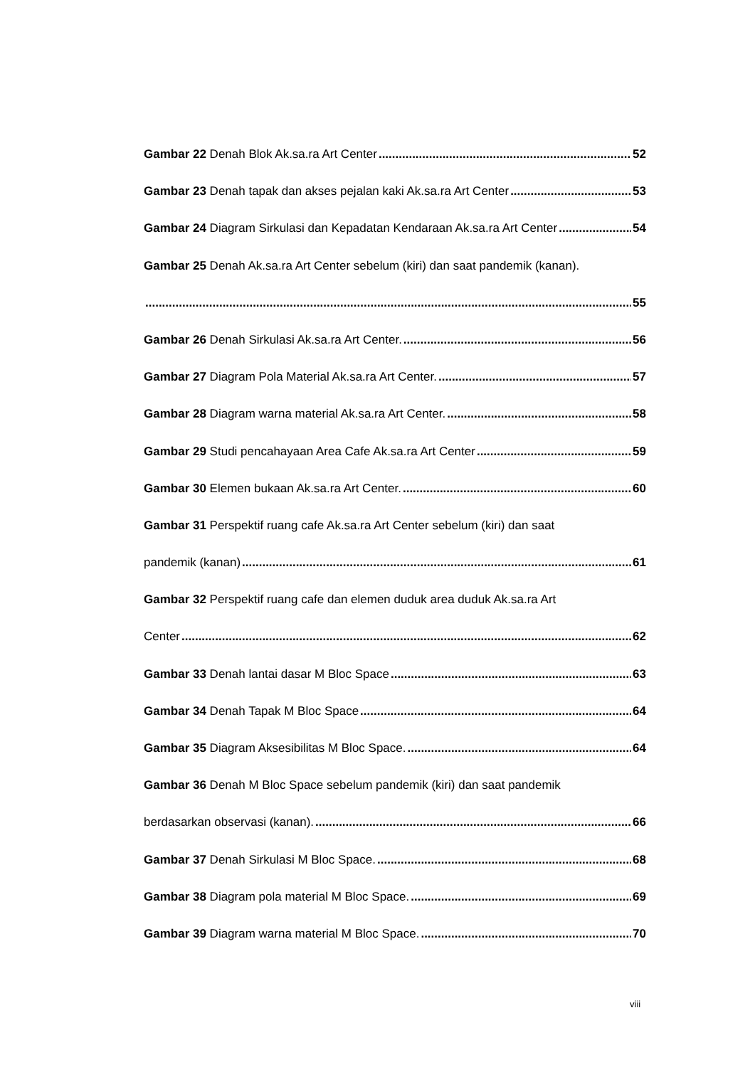Gambar 22 Denah Blok Ak.sa.ra Art Center 52
Gambar 23 Denah tapak dan akses pejalan kaki Ak.sa.ra Art Center 53
Gambar 24 Diagram Sirkulasi dan Kepadatan Kendaraan Ak.sa.ra Art Center 54
Gambar 25 Denah Ak.sa.ra Art Center sebelum (kiri) dan saat pandemik (kanan).
55
Gambar 26 Denah Sirkulasi Ak.sa.ra Art Center. 56
Gambar 27 Diagram Pola Material Ak.sa.ra Art Center. 57
Gambar 28 Diagram warna material Ak.sa.ra Art Center. 58
Gambar 29 Studi pencahayaan Area Cafe Ak.sa.ra Art Center 59
Gambar 30 Elemen bukaan Ak.sa.ra Art Center. 60
Gambar 31 Perspektif ruang cafe Ak.sa.ra Art Center sebelum (kiri) dan saat
pandemik (kanan) 61
Gambar 32 Perspektif ruang cafe dan elemen duduk area duduk Ak.sa.ra Art
Center 62
Gambar 33 Denah lantai dasar M Bloc Space 63
Gambar 34 Denah Tapak M Bloc Space 64
Gambar 35 Diagram Aksesibilitas M Bloc Space. 64
Gambar 36 Denah M Bloc Space sebelum pandemik (kiri) dan saat pandemik
berdasarkan observasi (kanan). 66
Gambar 37 Denah Sirkulasi M Bloc Space. 68
Gambar 38 Diagram pola material M Bloc Space. 69
Gambar 39 Diagram warna material M Bloc Space. 70
viii